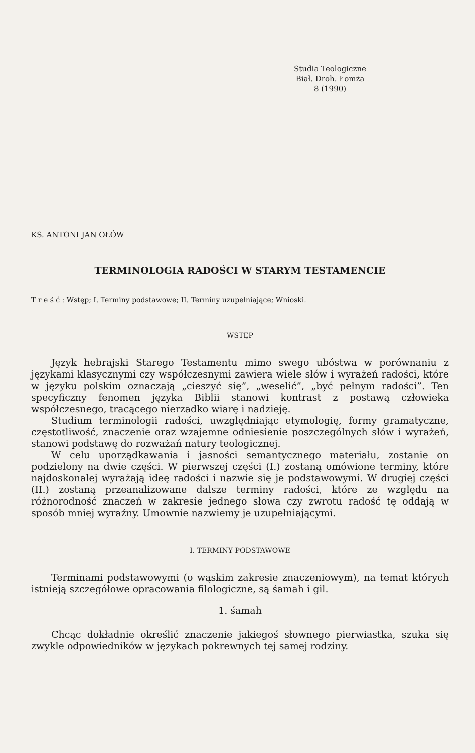Studia Teologiczne
Biał. Droh. Łomża
8 (1990)
KS. ANTONI JAN OŁÓW
TERMINOLOGIA RADOŚCI W STARYM TESTAMENCIE
T r e ś ć : Wstęp; I. Terminy podstawowe; II. Terminy uzupełniające; Wnioski.
WSTĘP
Język hebrajski Starego Testamentu mimo swego ubóstwa w porównaniu z językami klasycznymi czy współczesnymi zawiera wiele słów i wyrażeń radości, które w języku polskim oznaczają „cieszyć się”, „weselić”, „być pełnym radości”. Ten specyficzny fenomen języka Biblii stanowi kontrast z postawą człowieka współczesnego, tracącego nierzadko wiarę i nadzieję.
Studium terminologii radości, uwzględniając etymologię, formy gramatyczne, częstotliwość, znaczenie oraz wzajemne odniesienie poszczególnych słów i wyrażeń, stanowi podstawę do rozważań natury teologicznej.
W celu uporządkawania i jasności semantycznego materiału, zostanie on podzielony na dwie części. W pierwszej części (I.) zostaną omówione terminy, które najdoskonalej wyrażają ideę radości i nazwie się je podstawowymi. W drugiej części (II.) zostaną przeanalizowane dalsze terminy radości, które ze względu na różnorodność znaczeń w zakresie jednego słowa czy zwrotu radość tę oddają w sposób mniej wyraźny. Umownie nazwiemy je uzupełniającymi.
I. TERMINY PODSTAWOWE
Terminami podstawowymi (o wąskim zakresie znaczeniowym), na temat których istnieją szczegółowe opracowania filologiczne, są śamah i gil.
1. śamah
Chcąc dokładnie określić znaczenie jakiegoś słownego pierwiastka, szuka się zwykle odpowiedników w językach pokrewnych tej samej rodziny.